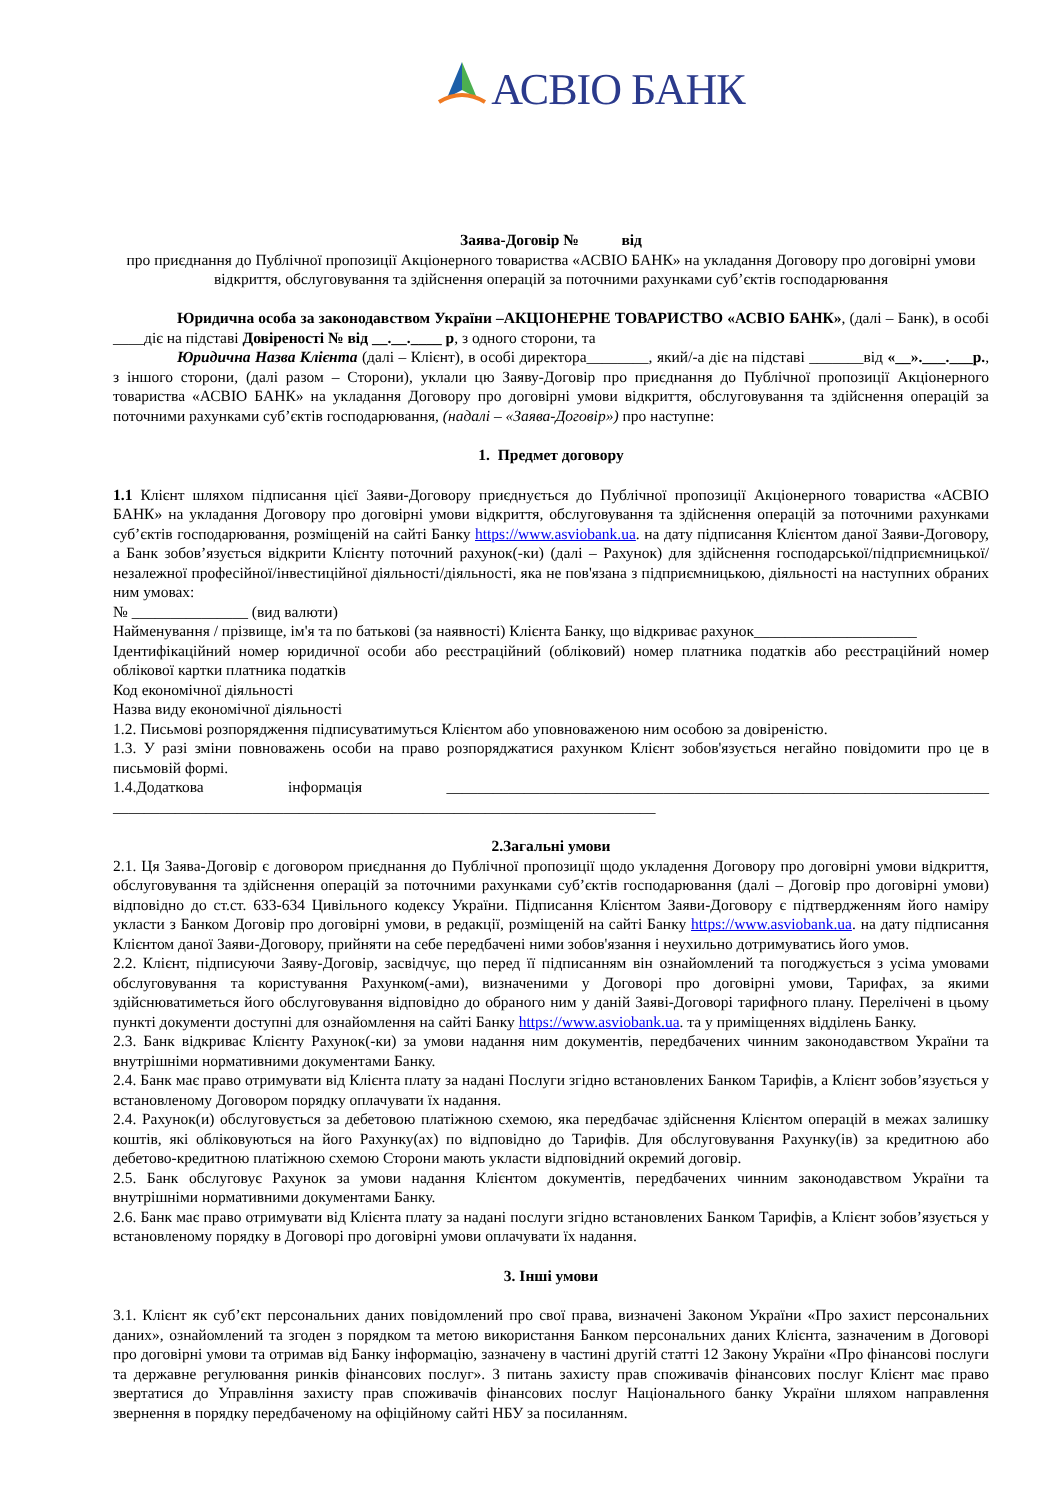АСВІО БАНК
Заява-Договір № від
про приєднання до Публічної пропозиції Акціонерного товариства «АСВІО БАНК» на укладання Договору про договірні умови відкриття, обслуговування та здійснення операцій за поточними рахунками суб’єктів господарювання
Юридична особа за законодавством України –АКЦІОНЕРНЕ ТОВАРИСТВО «АСВІО БАНК», (далі – Банк), в особі ____діє на підставі Довіреності № від __.__.____ р, з одного сторони, та
Юридична Назва Клієнта (далі – Клієнт), в особі директора________, який/-а діє на підставі _______від «__».___.___р., з іншого сторони, (далі разом – Сторони), уклали цю Заяву-Договір про приєднання до Публічної пропозиції Акціонерного товариства «АСВІО БАНК» на укладання Договору про договірні умови відкриття, обслуговування та здійснення операцій за поточними рахунками суб’єктів господарювання, (надалі – «Заява-Договір») про наступне:
1. Предмет договору
1.1 Клієнт шляхом підписання цієї Заяви-Договору приєднується до Публічної пропозиції Акціонерного товариства «АСВІО БАНК» на укладання Договору про договірні умови відкриття, обслуговування та здійснення операцій за поточними рахунками суб’єктів господарювання, розміщеній на сайті Банку https://www.asviobank.ua. на дату підписання Клієнтом даної Заяви-Договору, а Банк зобов’язується відкрити Клієнту поточний рахунок(-ки) (далі – Рахунок) для здійснення господарської/підприємницької/незалежної професійної/інвестиційної діяльності/діяльності, яка не пов'язана з підприємницькою, діяльності на наступних обраних ним умовах:
№ _______________ (вид валюти)
Найменування / прізвище, ім'я та по батькові (за наявності) Клієнта Банку, що відкриває рахунок_____________________
Ідентифікаційний номер юридичної особи або реєстраційний (обліковий) номер платника податків або реєстраційний номер облікової картки платника податків
Код економічної діяльності
Назва виду економічної діяльності
1.2. Письмові розпорядження підписуватимуться Клієнтом або уповноваженою ним особою за довіреністю.
1.3. У разі зміни повноважень особи на право розпоряджатися рахунком Клієнт зобов'язується негайно повідомити про це в письмовій формі.
1.4.Додаткова інформація ______________________________________________________________________ ______________________________________________________________________
2.Загальні умови
2.1. Ця Заява-Договір є договором приєднання до Публічної пропозиції щодо укладення Договору про договірні умови відкриття, обслуговування та здійснення операцій за поточними рахунками суб’єктів господарювання (далі – Договір про договірні умови) відповідно до ст.ст. 633-634 Цивільного кодексу України. Підписання Клієнтом Заяви-Договору є підтвердженням його наміру укласти з Банком Договір про договірні умови, в редакції, розміщеній на сайті Банку https://www.asviobank.ua. на дату підписання Клієнтом даної Заяви-Договору, прийняти на себе передбачені ними зобов'язання і неухильно дотримуватись його умов.
2.2. Клієнт, підписуючи Заяву-Договір, засвідчує, що перед її підписанням він ознайомлений та погоджується з усіма умовами обслуговування та користування Рахунком(-ами), визначеними у Договорі про договірні умови, Тарифах, за якими здійснюватиметься його обслуговування відповідно до обраного ним у даній Заяві-Договорі тарифного плану. Перелічені в цьому пункті документи доступні для ознайомлення на сайті Банку https://www.asviobank.ua. та у приміщеннях відділень Банку.
2.3. Банк відкриває Клієнту Рахунок(-ки) за умови надання ним документів, передбачених чинним законодавством України та внутрішніми нормативними документами Банку.
2.4. Банк має право отримувати від Клієнта плату за надані Послуги згідно встановлених Банком Тарифів, а Клієнт зобов’язується у встановленому Договором порядку оплачувати їх надання.
2.4. Рахунок(и) обслуговується за дебетовою платіжною схемою, яка передбачає здійснення Клієнтом операцій в межах залишку коштів, які обліковуються на його Рахунку(ах) по відповідно до Тарифів. Для обслуговування Рахунку(ів) за кредитною або дебетово-кредитною платіжною схемою Сторони мають укласти відповідний окремий договір.
2.5. Банк обслуговує Рахунок за умови надання Клієнтом документів, передбачених чинним законодавством України та внутрішніми нормативними документами Банку.
2.6. Банк має право отримувати від Клієнта плату за надані послуги згідно встановлених Банком Тарифів, а Клієнт зобов’язується у встановленому порядку в Договорі про договірні умови оплачувати їх надання.
3. Інші умови
3.1. Клієнт як суб’єкт персональних даних повідомлений про свої права, визначені Законом України «Про захист персональних даних», ознайомлений та згоден з порядком та метою використання Банком персональних даних Клієнта, зазначеним в Договорі про договірні умови та отримав від Банку інформацію, зазначену в частині другій статті 12 Закону України «Про фінансові послуги та державне регулювання ринків фінансових послуг». З питань захисту прав споживачів фінансових послуг Клієнт має право звертатися до Управління захисту прав споживачів фінансових послуг Національного банку України шляхом направлення звернення в порядку передбаченому на офіційному сайті НБУ за посиланням.